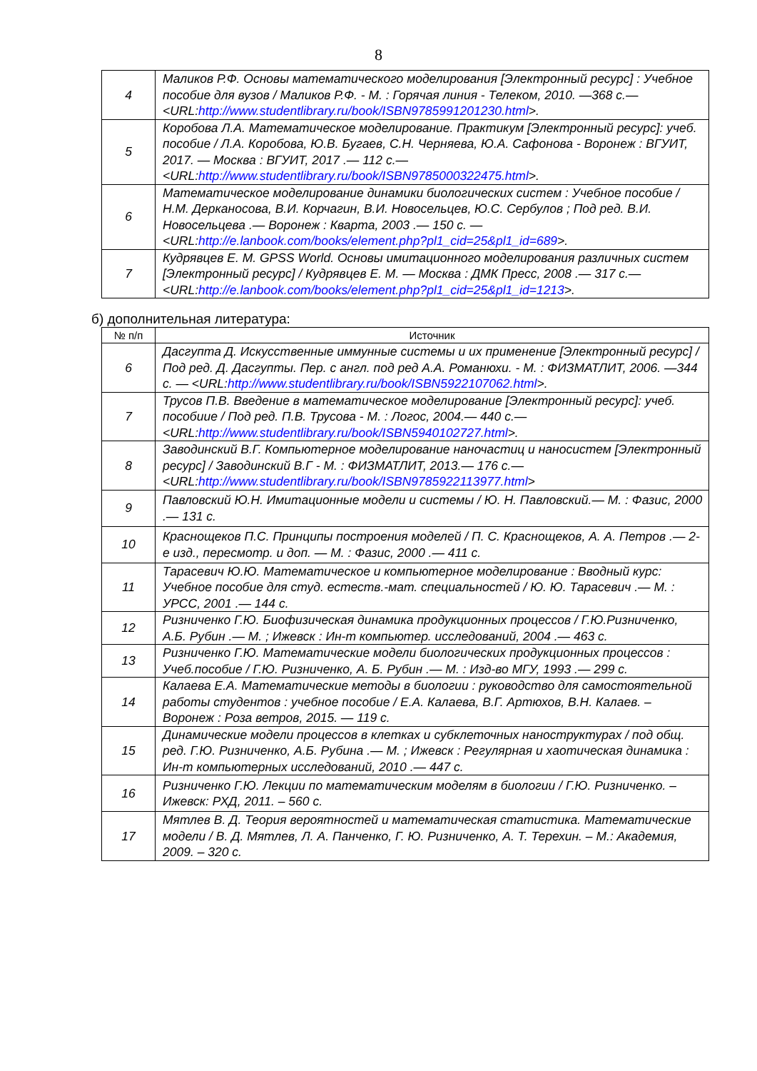8
| 4 | Маликов Р.Ф. Основы математического моделирования [Электронный ресурс] : Учебное пособие для вузов / Маликов Р.Ф. - М. : Горячая линия - Телеком, 2010. —368 с.— <URL: http://www.studentlibrary.ru/book/ISBN9785991201230.html >. |
| 5 | Коробова Л.А. Математическое моделирование. Практикум [Электронный ресурс]: учеб. пособие / Л.А. Коробова, Ю.В. Бугаев, С.Н. Черняева, Ю.А. Сафонова - Воронеж : ВГУИТ, 2017. — Москва : ВГУИТ, 2017 .— 112 с.— <URL: http://www.studentlibrary.ru/book/ISBN9785000322475.html >. |
| 6 | Математическое моделирование динамики биологических систем : Учебное пособие / Н.М. Дерканосова, В.И. Корчагин, В.И. Новосельцев, Ю.С. Сербулов ; Под ред. В.И. Новосельцева .— Воронеж : Кварта, 2003 .— 150 с. — <URL: http://e.lanbook.com/books/element.php?pl1_cid=25&pl1_id=689 >. |
| 7 | Кудрявцев Е. М. GPSS World. Основы имитационного моделирования различных систем [Электронный ресурс] / Кудрявцев Е. М. — Москва : ДМК Пресс, 2008 .— 317 с.— <URL: http://e.lanbook.com/books/element.php?pl1_cid=25&pl1_id=1213 >. |
б) дополнительная литература:
| № п/п | Источник |
| --- | --- |
| 6 | Дасгупта Д. Искусственные иммунные системы и их применение [Электронный ресурс] / Под ред. Д. Дасгупты. Пер. с англ. под ред А.А. Романюхи. - М. : ФИЗМАТЛИТ, 2006. —344 с. — <URL: http://www.studentlibrary.ru/book/ISBN5922107062.html >. |
| 7 | Трусов П.В. Введение в математическое моделирование [Электронный ресурс]: учеб. пособиие / Под ред. П.В. Трусова - М. : Логос, 2004.— 440 с.— <URL: http://www.studentlibrary.ru/book/ISBN5940102727.html >. |
| 8 | Заводинский В.Г. Компьютерное моделирование наночастиц и наносистем [Электронный ресурс] / Заводинский В.Г - М. : ФИЗМАТЛИТ, 2013.— 176 с.— <URL: http://www.studentlibrary.ru/book/ISBN9785922113977.html > |
| 9 | Павловский Ю.Н. Имитационные модели и системы / Ю. Н. Павловский.— М. : Фазис, 2000 .— 131 с. |
| 10 | Краснощеков П.С. Принципы построения моделей / П. С. Краснощеков, А. А. Петров .— 2-е изд., пересмотр. и доп. — М. : Фазис, 2000 .— 411 с. |
| 11 | Тарасевич Ю.Ю. Математическое и компьютерное моделирование : Вводный курс: Учебное пособие для студ. естеств.-мат. специальностей / Ю. Ю. Тарасевич .— М. : УРСС, 2001 .— 144 с. |
| 12 | Ризниченко Г.Ю. Биофизическая динамика продукционных процессов / Г.Ю.Ризниченко, А.Б. Рубин .— М. ; Ижевск : Ин-т компьютер. исследований, 2004 .— 463 с. |
| 13 | Ризниченко Г.Ю. Математические модели биологических продукционных процессов : Учеб.пособие / Г.Ю. Ризниченко, А. Б. Рубин .— М. : Изд-во МГУ, 1993 .— 299 с. |
| 14 | Калаева Е.А. Математические методы в биологии : руководство для самостоятельной работы студентов : учебное пособие / Е.А. Калаева, В.Г. Артюхов, В.Н. Калаев. – Воронеж : Роза ветров, 2015. — 119 с. |
| 15 | Динамические модели процессов в клетках и субклеточных наноструктурах / под общ. ред. Г.Ю. Ризниченко, А.Б. Рубина .— М. ; Ижевск : Регулярная и хаотическая динамика : Ин-т компьютерных исследований, 2010 .— 447 с. |
| 16 | Ризниченко Г.Ю. Лекции по математическим моделям в биологии / Г.Ю. Ризниченко. – Ижевск: РХД, 2011. – 560 с. |
| 17 | Мятлев В. Д. Теория вероятностей и математическая статистика. Математические модели / В. Д. Мятлев, Л. А. Панченко, Г. Ю. Ризниченко, А. Т. Терехин. – М.: Академия, 2009. – 320 с. |